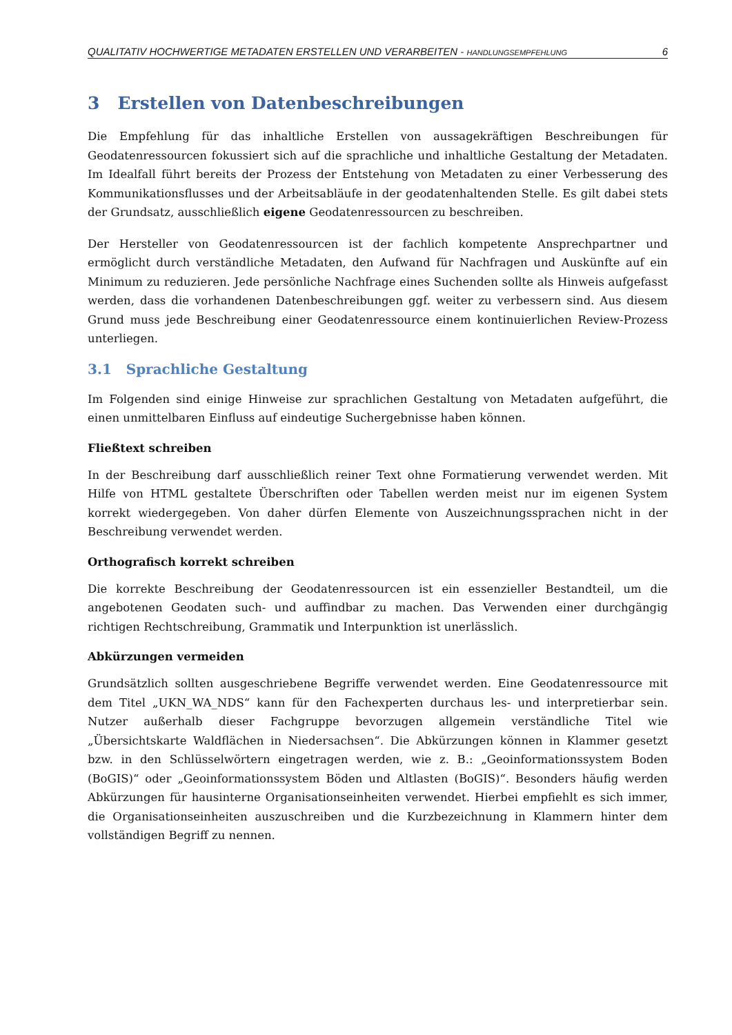QUALITATIV HOCHWERTIGE METADATEN ERSTELLEN UND VERARBEITEN - HANDLUNGSEMPFEHLUNG 6
3 Erstellen von Datenbeschreibungen
Die Empfehlung für das inhaltliche Erstellen von aussagekräftigen Beschreibungen für Geodatenressourcen fokussiert sich auf die sprachliche und inhaltliche Gestaltung der Metadaten. Im Idealfall führt bereits der Prozess der Entstehung von Metadaten zu einer Verbesserung des Kommunikationsflusses und der Arbeitsabläufe in der geodatenhaltenden Stelle. Es gilt dabei stets der Grundsatz, ausschließlich eigene Geodatenressourcen zu beschreiben.
Der Hersteller von Geodatenressourcen ist der fachlich kompetente Ansprechpartner und ermöglicht durch verständliche Metadaten, den Aufwand für Nachfragen und Auskünfte auf ein Minimum zu reduzieren. Jede persönliche Nachfrage eines Suchenden sollte als Hinweis aufgefasst werden, dass die vorhandenen Datenbeschreibungen ggf. weiter zu verbessern sind. Aus diesem Grund muss jede Beschreibung einer Geodatenressource einem kontinuierlichen Review-Prozess unterliegen.
3.1 Sprachliche Gestaltung
Im Folgenden sind einige Hinweise zur sprachlichen Gestaltung von Metadaten aufgeführt, die einen unmittelbaren Einfluss auf eindeutige Suchergebnisse haben können.
Fließtext schreiben
In der Beschreibung darf ausschließlich reiner Text ohne Formatierung verwendet werden. Mit Hilfe von HTML gestaltete Überschriften oder Tabellen werden meist nur im eigenen System korrekt wiedergegeben. Von daher dürfen Elemente von Auszeichnungssprachen nicht in der Beschreibung verwendet werden.
Orthografisch korrekt schreiben
Die korrekte Beschreibung der Geodatenressourcen ist ein essenzieller Bestandteil, um die angebotenen Geodaten such- und auffindbar zu machen. Das Verwenden einer durchgängig richtigen Rechtschreibung, Grammatik und Interpunktion ist unerlässlich.
Abkürzungen vermeiden
Grundsätzlich sollten ausgeschriebene Begriffe verwendet werden. Eine Geodatenressource mit dem Titel „UKN_WA_NDS“ kann für den Fachexperten durchaus les- und interpretierbar sein. Nutzer außerhalb dieser Fachgruppe bevorzugen allgemein verständliche Titel wie „Übersichtskarte Waldflächen in Niedersachsen“. Die Abkürzungen können in Klammer gesetzt bzw. in den Schlüsselwörtern eingetragen werden, wie z. B.: „Geoinformationssystem Boden (BoGIS)“ oder „Geoinformationssystem Böden und Altlasten (BoGIS)“. Besonders häufig werden Abkürzungen für hausinterne Organisationseinheiten verwendet. Hierbei empfiehlt es sich immer, die Organisationseinheiten auszuschreiben und die Kurzbezeichnung in Klammern hinter dem vollständigen Begriff zu nennen.